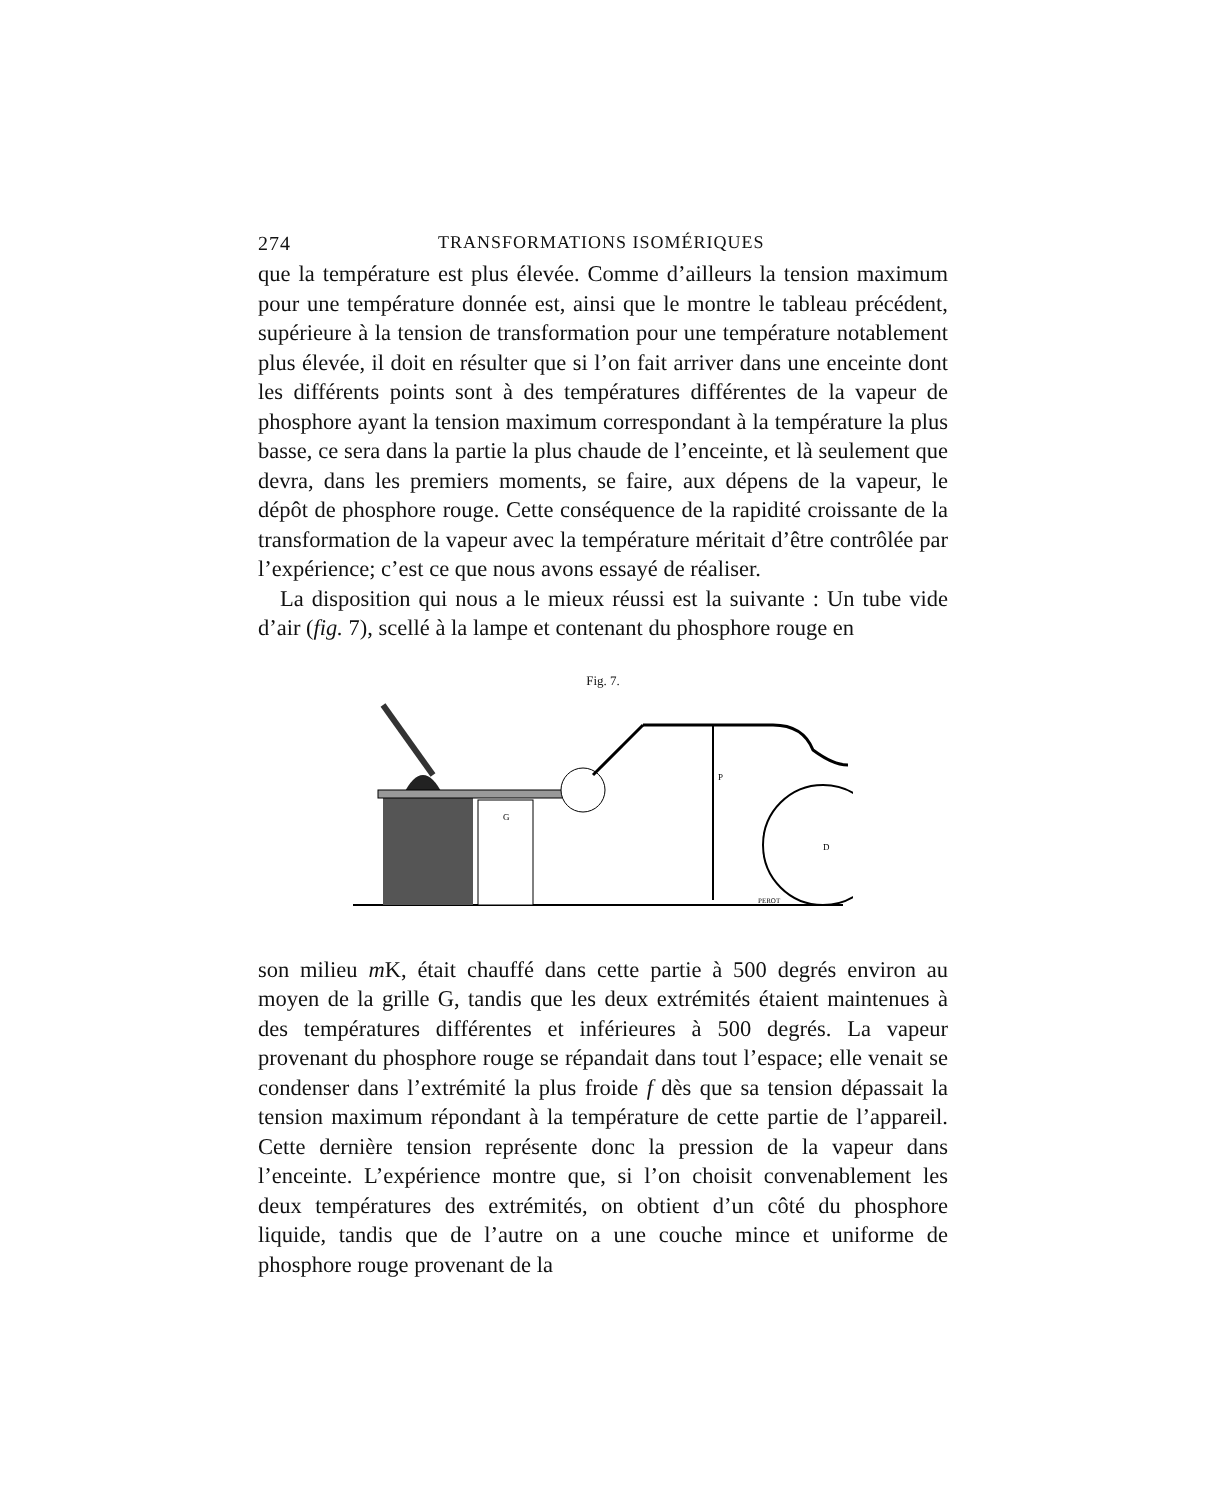274 TRANSFORMATIONS ISOMÉRIQUES
que la température est plus élevée. Comme d’ailleurs la tension maximum pour une température donnée est, ainsi que le montre le tableau précédent, supérieure à la tension de transformation pour une température notablement plus élevée, il doit en résulter que si l’on fait arriver dans une enceinte dont les différents points sont à des températures différentes de la vapeur de phosphore ayant la tension maximum correspondant à la température la plus basse, ce sera dans la partie la plus chaude de l’enceinte, et là seulement que devra, dans les premiers moments, se faire, aux dépens de la vapeur, le dépôt de phosphore rouge. Cette conséquence de la rapidité croissante de la transformation de la vapeur avec la température méritait d’être contrôlée par l’expérience; c’est ce que nous avons essayé de réaliser.
La disposition qui nous a le mieux réussi est la suivante : Un tube vide d’air (fig. 7), scellé à la lampe et contenant du phosphore rouge en
Fig. 7.
G
P
D
PEROT
son milieu m K, était chauffé dans cette partie à 500 degrés environ au moyen de la grille G, tandis que les deux extrémités étaient maintenues à des températures différentes et inférieures à 500 degrés. La vapeur provenant du phosphore rouge se répandait dans tout l’espace; elle venait se condenser dans l’extrémité la plus froide f dès que sa tension dépassait la tension maximum répondant à la température de cette partie de l’appareil. Cette dernière tension représente donc la pression de la vapeur dans l’enceinte. L’expérience montre que, si l’on choisit convenablement les deux températures des extrémités, on obtient d’un côté du phosphore liquide, tandis que de l’autre on a une couche mince et uniforme de phosphore rouge provenant de la